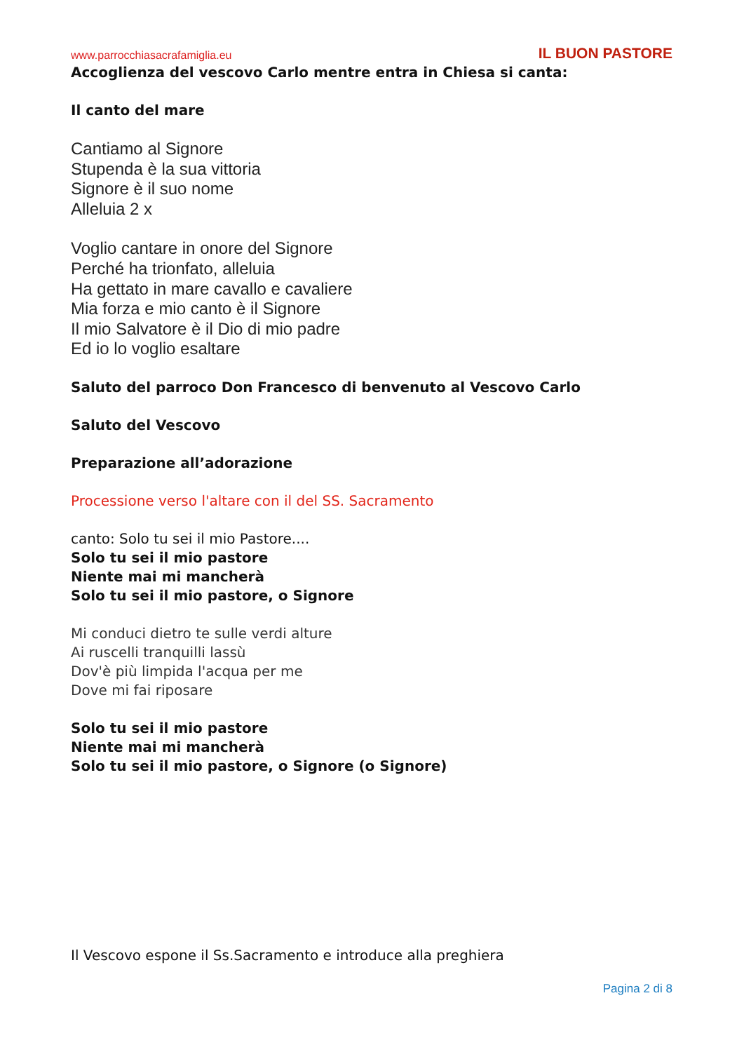www.parrocchiasacrafamiglia.eu IL BUON PASTORE
Accoglienza del vescovo Carlo mentre entra in Chiesa si canta:
Il canto del mare
Cantiamo al Signore
Stupenda è la sua vittoria
Signore è il suo nome
Alleluia 2 x
Voglio cantare in onore del Signore
Perché ha trionfato, alleluia
Ha gettato in mare cavallo e cavaliere
Mia forza e mio canto è il Signore
Il mio Salvatore è il Dio di mio padre
Ed io lo voglio esaltare
Saluto del parroco Don Francesco di benvenuto al Vescovo Carlo
Saluto del Vescovo
Preparazione all’adorazione
Processione verso l'altare con il del SS. Sacramento
canto: Solo tu sei il mio Pastore....
Solo tu sei il mio pastore
Niente mai mi mancherà
Solo tu sei il mio pastore, o Signore
Mi conduci dietro te sulle verdi alture
Ai ruscelli tranquilli lassù
Dov'è più limpida l'acqua per me
Dove mi fai riposare
Solo tu sei il mio pastore
Niente mai mi mancherà
Solo tu sei il mio pastore, o Signore (o Signore)
Il Vescovo espone il Ss.Sacramento e introduce alla preghiera
Pagina 2 di 8